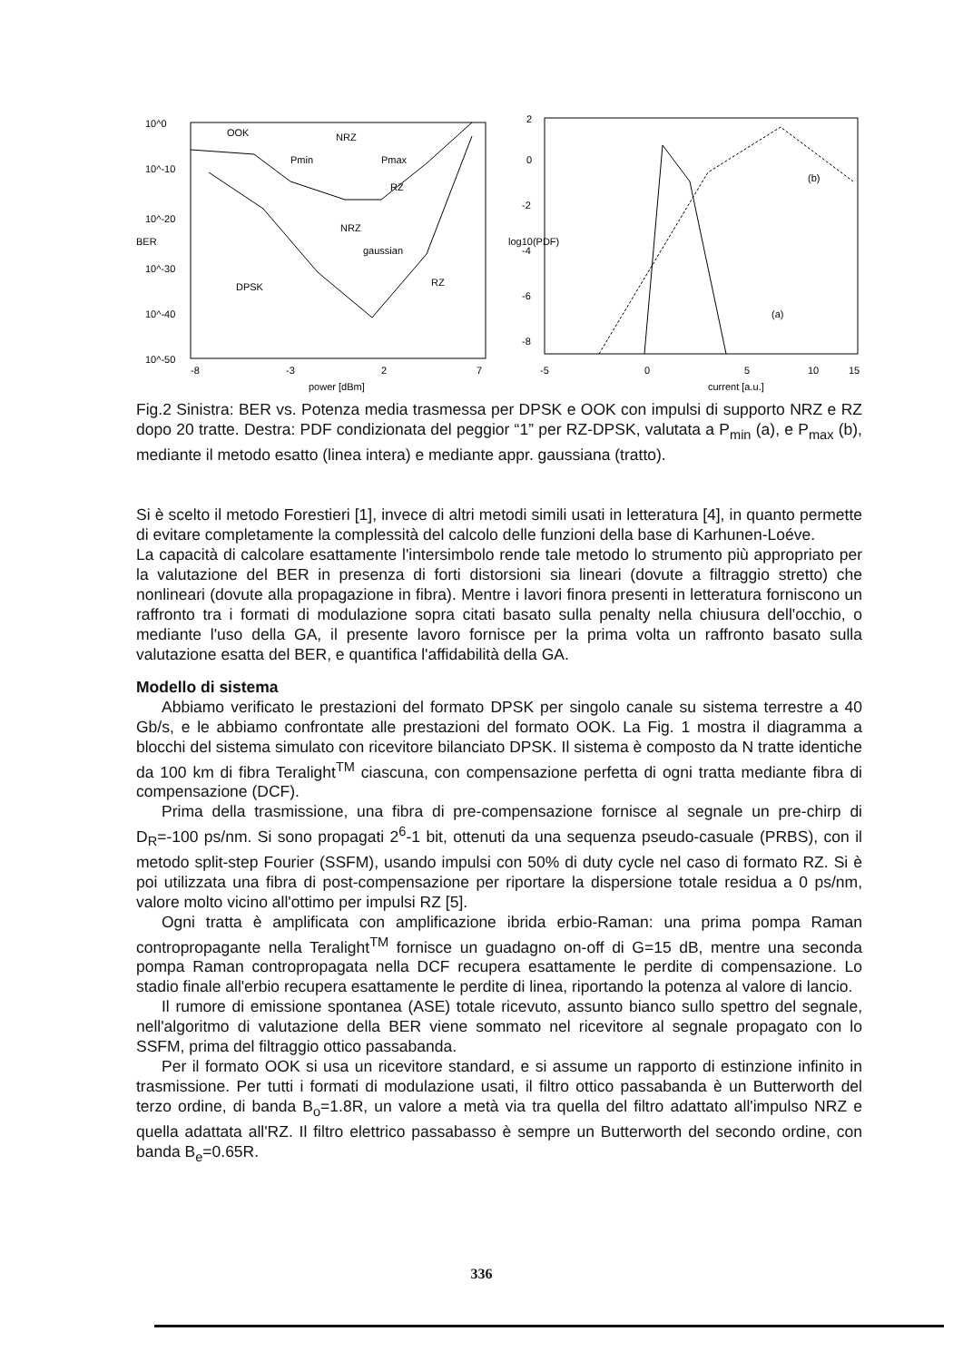10^0
10^-10
10^-20
10^-30
10^-40
10^-50
-8
-3
2
7
power [dBm]
BER
OOK
DPSK
Pmin
Pmax
NRZ
NRZ
gaussian
RZ
RZ
2
0
-2
-4
-6
-8
-5
0
5
10
15
current [a.u.]
(b)
(a)
log10(PDF)
Fig.2 Sinistra: BER vs. Potenza media trasmessa per DPSK e OOK con impulsi di supporto NRZ e RZ dopo 20 tratte. Destra: PDF condizionata del peggior “1” per RZ-DPSK, valutata a P<sub>min</sub> (a), e P<sub>max</sub> (b), mediante il metodo esatto (linea intera) e mediante appr. gaussiana (tratto).
Si è scelto il metodo Forestieri [1], invece di altri metodi simili usati in letteratura [4], in quanto permette di evitare completamente la complessità del calcolo delle funzioni della base di Karhunen-Loéve.
La capacità di calcolare esattamente l'intersimbolo rende tale metodo lo strumento più appropriato per la valutazione del BER in presenza di forti distorsioni sia lineari (dovute a filtraggio stretto) che nonlineari (dovute alla propagazione in fibra). Mentre i lavori finora presenti in letteratura forniscono un raffronto tra i formati di modulazione sopra citati basato sulla penalty nella chiusura dell'occhio, o mediante l'uso della GA, il presente lavoro fornisce per la prima volta un raffronto basato sulla valutazione esatta del BER, e quantifica l'affidabilità della GA.
Modello di sistema
Abbiamo verificato le prestazioni del formato DPSK per singolo canale su sistema terrestre a 40 Gb/s, e le abbiamo confrontate alle prestazioni del formato OOK. La Fig. 1 mostra il diagramma a blocchi del sistema simulato con ricevitore bilanciato DPSK. Il sistema è composto da N tratte identiche da 100 km di fibra Teralight<sup>TM</sup> ciascuna, con compensazione perfetta di ogni tratta mediante fibra di compensazione (DCF).
Prima della trasmissione, una fibra di pre-compensazione fornisce al segnale un pre-chirp di D<sub>R</sub>=-100 ps/nm. Si sono propagati 2<sup>6</sup>-1 bit, ottenuti da una sequenza pseudo-casuale (PRBS), con il metodo split-step Fourier (SSFM), usando impulsi con 50% di duty cycle nel caso di formato RZ. Si è poi utilizzata una fibra di post-compensazione per riportare la dispersione totale residua a 0 ps/nm, valore molto vicino all'ottimo per impulsi RZ [5].
Ogni tratta è amplificata con amplificazione ibrida erbio-Raman: una prima pompa Raman contropropagante nella Teralight<sup>TM</sup> fornisce un guadagno on-off di G=15 dB, mentre una seconda pompa Raman contropropagata nella DCF recupera esattamente le perdite di compensazione. Lo stadio finale all'erbio recupera esattamente le perdite di linea, riportando la potenza al valore di lancio.
Il rumore di emissione spontanea (ASE) totale ricevuto, assunto bianco sullo spettro del segnale, nell'algoritmo di valutazione della BER viene sommato nel ricevitore al segnale propagato con lo SSFM, prima del filtraggio ottico passabanda.
Per il formato OOK si usa un ricevitore standard, e si assume un rapporto di estinzione infinito in trasmissione. Per tutti i formati di modulazione usati, il filtro ottico passabanda è un Butterworth del terzo ordine, di banda B<sub>o</sub>=1.8R, un valore a metà via tra quella del filtro adattato all'impulso NRZ e quella adattata all'RZ. Il filtro elettrico passabasso è sempre un Butterworth del secondo ordine, con banda B<sub>e</sub>=0.65R.
336